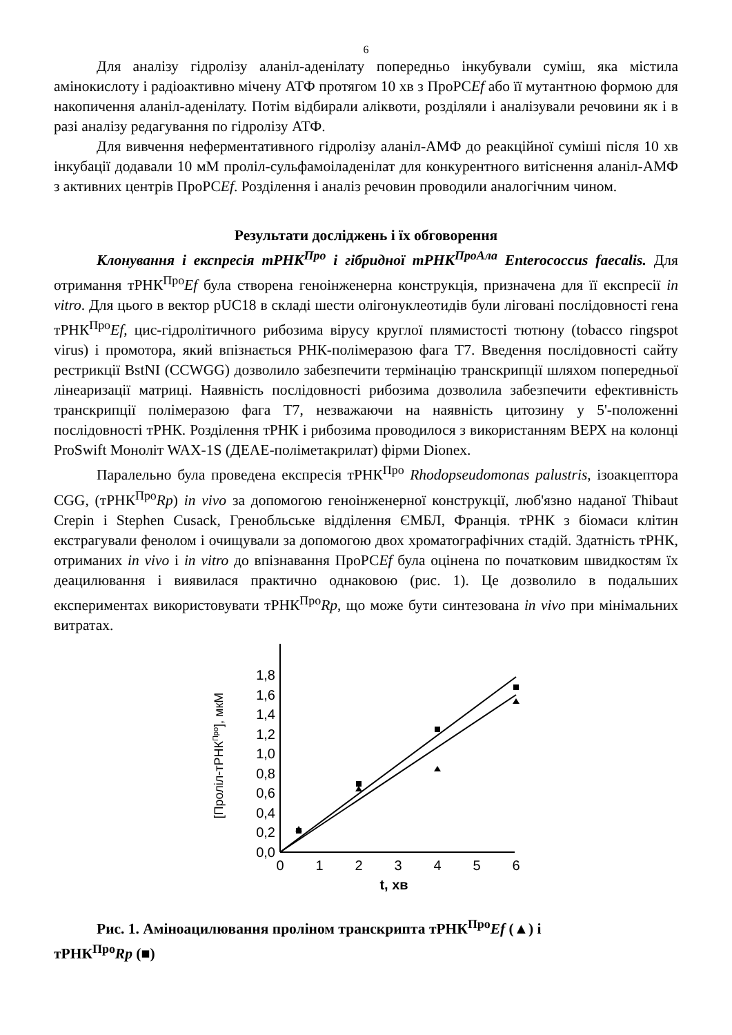6
Для аналізу гідролізу аланіл-аденілату попередньо інкубували суміш, яка містила амінокислоту і радіоактивно мічену АТФ протягом 10 хв з ПроРСEf або її мутантною формою для накопичення аланіл-аденілату. Потім відбирали аліквоти, розділяли і аналізували речовини як і в разі аналізу редагування по гідролізу АТФ.
Для вивчення неферментативного гідролізу аланіл-АМФ до реакційної суміші після 10 хв інкубації додавали 10 мМ проліл-сульфамоіладенілат для конкурентного витіснення аланіл-АМФ з активних центрів ПроРСEf. Розділення і аналіз речовин проводили аналогічним чином.
Результати досліджень і їх обговорення
Клонування і експресія тРНК<sup>Про</sup> і гібридної тРНК<sup>ПроАла</sup> Enterococcus faecalis. Для отримання тРНК<sup>Про</sup>Ef була створена геноінженерна конструкція, призначена для її експресії in vitro. Для цього в вектор pUC18 в складі шести олігонуклеотидів були ліговані послідовності гена тРНК<sup>Про</sup>Ef, цис-гідролітичного рибозима вірусу круглої плямистості тютюну (tobacco ringspot virus) і промотора, який впізнається РНК-полімеразою фага Т7. Введення послідовності сайту рестрикції BstNI (CCWGG) дозволило забезпечити термінацію транскрипції шляхом попередньої лінеаризації матриці. Наявність послідовності рибозима дозволила забезпечити ефективність транскрипції полімеразою фага Т7, незважаючи на наявність цитозину у 5'-положенні послідовності тРНК. Розділення тРНК і рибозима проводилося з використанням ВЕРХ на колонці ProSwift Моноліт WAX-1S (ДЕАЕ-поліметакрилат) фірми Dionex.
Паралельно була проведена експресія тРНК<sup>Про</sup> Rhodopseudomonas palustris, ізоакцептора CGG, (тРНК<sup>Про</sup>Rp) in vivo за допомогою геноінженерної конструкції, люб'язно наданої Thibaut Crepin і Stephen Cusack, Гренобльське відділення ЄМБЛ, Франція. тРНК з біомаси клітин екстрагували фенолом і очищували за допомогою двох хроматографічних стадій. Здатність тРНК, отриманих in vivo і in vitro до впізнавання ПроРСEf була оцінена по початковим швидкостям їх деацилювання і виявилася практично однаковою (рис. 1). Це дозволило в подальших експериментах використовувати тРНК<sup>Про</sup>Rp, що може бути синтезована in vivo при мінімальних витратах.
[Проліл-тРНКПро], мкМ
0,0
0,2
0,4
0,6
0,8
1,0
1,2
1,4
1,6
1,8
0
1
2
3
4
5
6
t, хв
Рис. 1. Аміноацилювання проліном транскрипта тРНК<sup>Про</sup>Ef (▲) і
тРНК<sup>Про</sup>Rp (■)